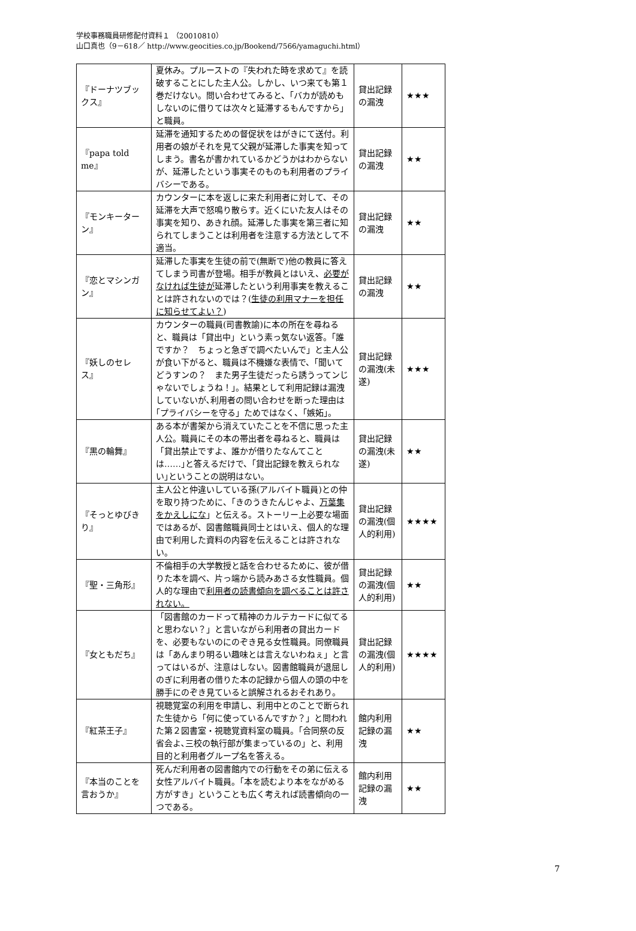学校事務職員研修配付資料１ （20010810）
山口真也（9－618／ http://www.geocities.co.jp/Bookend/7566/yamaguchi.html）
| 『ドーナツブックス』 | 夏休み。プルーストの『失われた時を求めて』を読破することにした主人公。しかし、いつ来ても第１巻だけない。問い合わせてみると、「バカが読めもしないのに借りては次々と延滞するもんですから」と職員。 | 貸出記録の漏洩 | ★★★ |
| 『papa told me』 | 延滞を通知するための督促状をはがきにて送付。利用者の娘がそれを見て父親が延滞した事実を知ってしまう。書名が書かれているかどうかはわからないが、延滞したという事実そのものも利用者のプライバシーである。 | 貸出記録の漏洩 | ★★ |
| 『モンキーターン』 | カウンターに本を返しに来た利用者に対して、その延滞を大声で怒鳴り散らす。近くにいた友人はその事実を知り、あきれ顔。延滞した事実を第三者に知られてしまうことは利用者を注意する方法として不適当。 | 貸出記録の漏洩 | ★★ |
| 『恋とマシンガン』 | 延滞した事実を生徒の前で(無断で)他の教員に答えてしまう司書が登場。相手が教員とはいえ、 必要がなければ生徒が 延滞したという利用事実を教えることは許されないのでは？( 生徒の利用マナーを担任に知らせてよい？ ) | 貸出記録の漏洩 | ★★ |
| 『妖しのセレス』 | カウンターの職員(司書教諭)に本の所在を尋ねると、職員は「貸出中」という素っ気ない返答。「誰ですか？ ちょっと急ぎで調べたいんで」と主人公が食い下がると、職員は不機嫌な表情で、「聞いてどうすンの？ また男子生徒だったら誘うってンじゃないでしょうね！」。結果として利用記録は漏洩していないが､利用者の問い合わせを断った理由は｢プライバシーを守る」ためではなく、「嫉妬」。 | 貸出記録の漏洩(未遂) | ★★★ |
| 『黒の輪舞』 | ある本が書架から消えていたことを不信に思った主人公。職員にその本の帯出者を尋ねると、職員は「貸出禁止ですよ、誰かが借りたなんてことは……｣と答えるだけで、｢貸出記録を教えられない｣ということの説明はない。 | 貸出記録の漏洩(未遂) | ★★ |
| 『そっとゆびきり』 | 主人公と仲違いしている孫(アルバイト職員)との仲を取り持つために、「きのうきたんじゃよ、 万葉集をかえしにな 」と伝える。ストーリー上必要な場面ではあるが、図書館職員同士とはいえ、個人的な理由で利用した資料の内容を伝えることは許されない。 | 貸出記録の漏洩(個人的利用) | ★★★★ |
| 『聖・三角形』 | 不倫相手の大学教授と話を合わせるために、彼が借りた本を調べ、片っ端から読みあさる女性職員。個人的な理由で 利用者の読書傾向を調べることは許されない。 | 貸出記録の漏洩(個人的利用) | ★★ |
| 『女ともだち』 | 「図書館のカードって精神のカルテカードに似てると思わない？」と言いながら利用者の貸出カードを、必要もないのにのぞき見る女性職員。同僚職員は「あんまり明るい趣味とは言えないわねぇ」と言ってはいるが、注意はしない。図書館職員が退屈しのぎに利用者の借りた本の記録から個人の頭の中を勝手にのぞき見ていると誤解されるおそれあり。 | 貸出記録の漏洩(個人的利用) | ★★★★ |
| 『紅茶王子』 | 視聴覚室の利用を申請し、利用中とのことで断られた生徒から「何に使っているんですか？」と問われた第２図書室・視聴覚資料室の職員。｢合同祭の反省会よ､三校の執行部が集まっているの」と、利用目的と利用者グループ名を答える。 | 館内利用記録の漏洩 | ★★ |
| 『本当のことを言おうか』 | 死んだ利用者の図書館内での行動をその弟に伝える女性アルバイト職員。「本を読むより本をながめる方がすき」ということも広く考えれば読書傾向の一つである。 | 館内利用記録の漏洩 | ★★ |
7